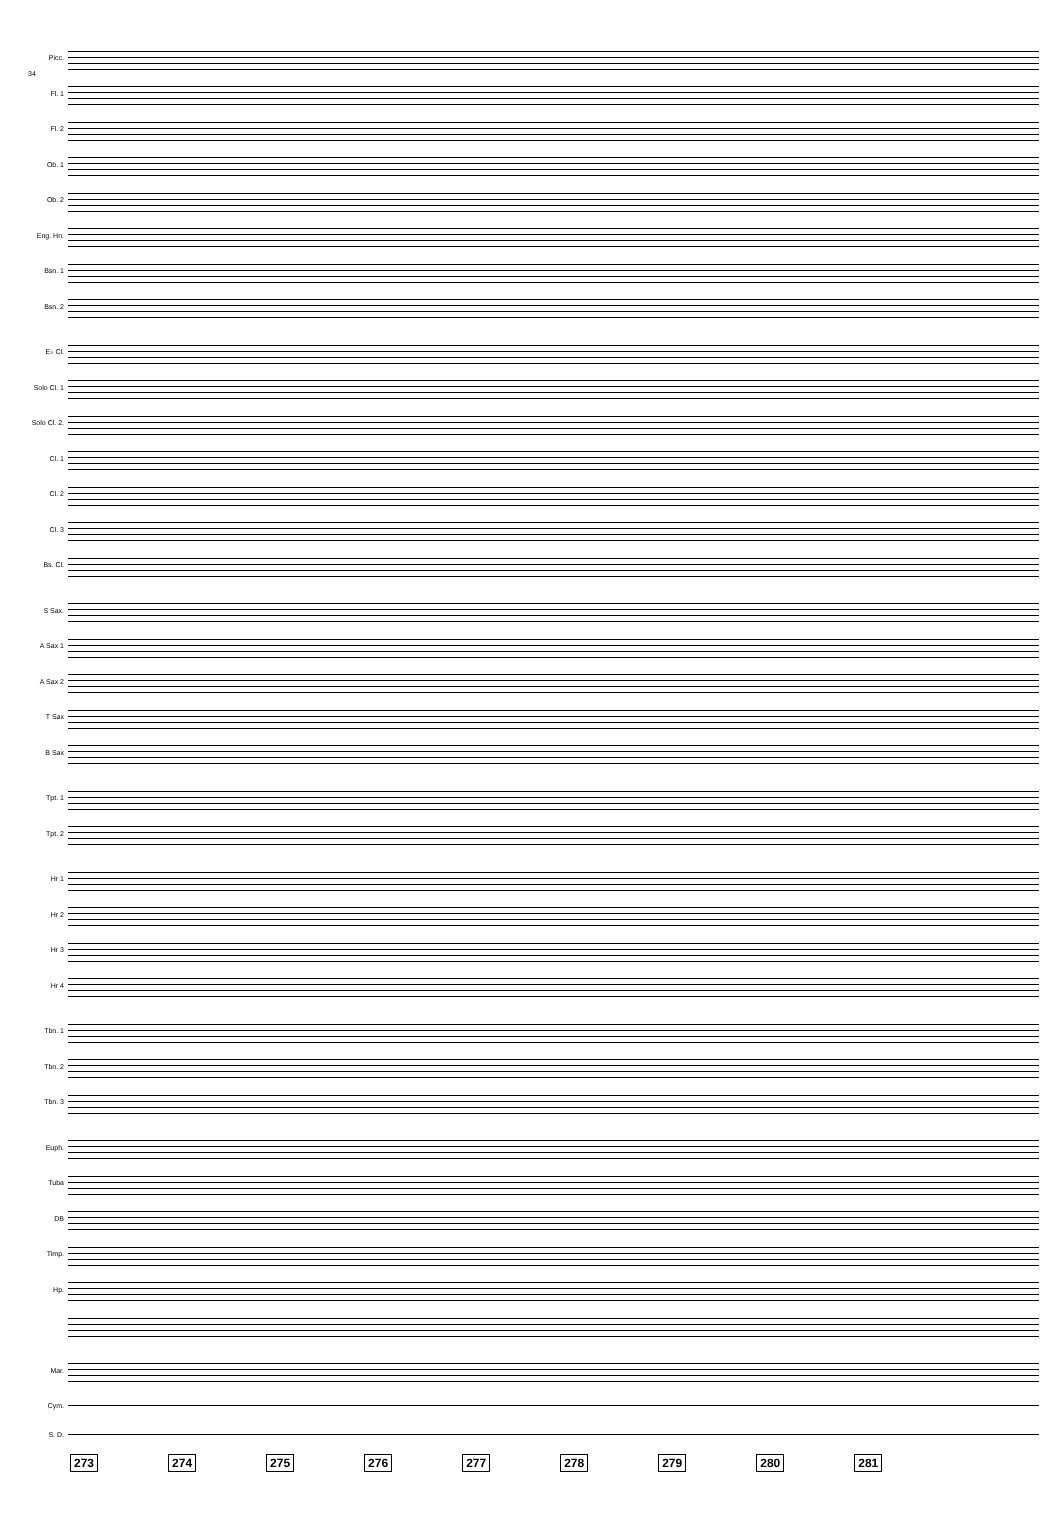34
Picc.
Fl. 1
Fl. 2
Ob. 1
Ob. 2
Eng. Hn.
Bsn. 1
Bsn. 2
E♭ Cl.
Solo Cl. 1
Solo Cl. 2.
Cl. 1
Cl. 2
Cl. 3
Bs. Cl.
S Sax.
A Sax 1
A Sax 2
T Sax
B Sax
Tpt. 1
Tpt. 2
Hr 1
Hr 2
Hr 3
Hr 4
Tbn. 1
Tbn. 2
Tbn. 3
Euph.
Tuba
DB
Timp.
Hp.
Mar.
Cym.
S. D.
273 274 275 276 277 278 279 280 281